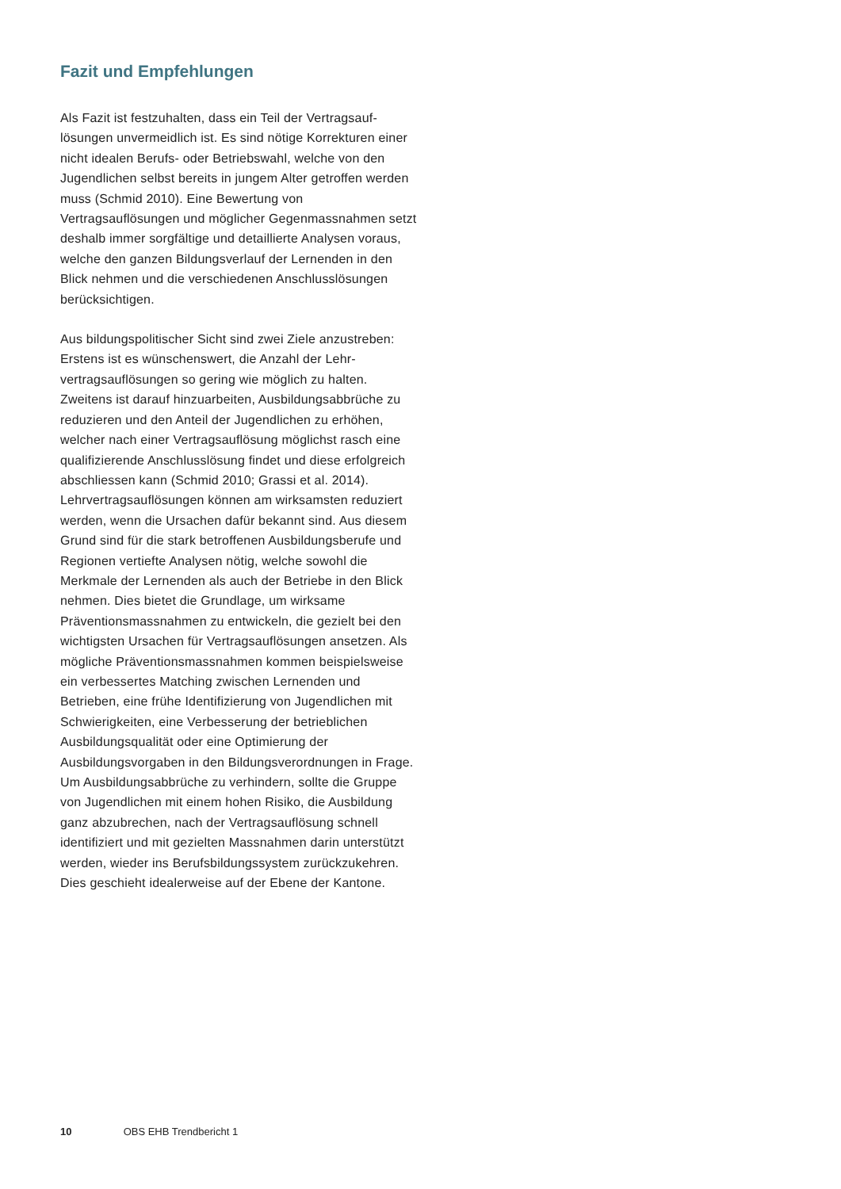Fazit und Empfehlungen
Als Fazit ist festzuhalten, dass ein Teil der Vertragsauf­lösungen unvermeidlich ist. Es sind nötige Korrekturen einer nicht idealen Berufs- oder Betriebswahl, welche von den Jugendlichen selbst bereits in jungem Alter getroffen werden muss (Schmid 2010). Eine Bewertung von Vertragsauflösungen und möglicher Gegenmass­nahmen setzt deshalb immer sorgfältige und detaillierte Analysen voraus, welche den ganzen Bildungsverlauf der Lernenden in den Blick nehmen und die verschiedenen Anschlusslösungen berücksichtigen.
Aus bildungspolitischer Sicht sind zwei Ziele anzustre­ben: Erstens ist es wünschenswert, die Anzahl der Lehr­vertragsauflösungen so gering wie möglich zu halten. Zweitens ist darauf hinzuarbeiten, Ausbildungsabbrü­che zu reduzieren und den Anteil der Jugendlichen zu erhöhen, welcher nach einer Vertragsauflösung mög­lichst rasch eine qualifizierende Anschlusslösung findet und diese erfolgreich abschliessen kann (Schmid 2010; Grassi et al. 2014).
Lehrvertragsauflösungen können am wirksamsten re­duziert werden, wenn die Ursachen dafür bekannt sind. Aus diesem Grund sind für die stark betroffenen Aus­bildungsberufe und Regionen vertiefte Analysen nötig, welche sowohl die Merkmale der Lernenden als auch der Betriebe in den Blick nehmen. Dies bietet die Grundlage, um wirksame Präventionsmassnahmen zu entwickeln, die gezielt bei den wichtigsten Ursachen für Vertragsauf­lösungen ansetzen. Als mögliche Präventionsmassnah­men kommen beispielsweise ein verbessertes Matching zwischen Lernenden und Betrieben, eine frühe Identi­fizierung von Jugendlichen mit Schwierigkeiten, eine Verbesserung der betrieblichen Ausbildungsqualität oder eine Optimierung der Ausbildungsvorgaben in den Bildungsverordnungen in Frage.
Um Ausbildungsabbrüche zu verhindern, sollte die Gruppe von Jugendlichen mit einem hohen Risiko, die Ausbildung ganz abzubrechen, nach der Vertragsauflö­sung schnell identifiziert und mit gezielten Massnahmen darin unterstützt werden, wieder ins Berufsbildungssys­tem zurückzukehren. Dies geschieht idealerweise auf der Ebene der Kantone.
10 OBS EHB Trendbericht 1